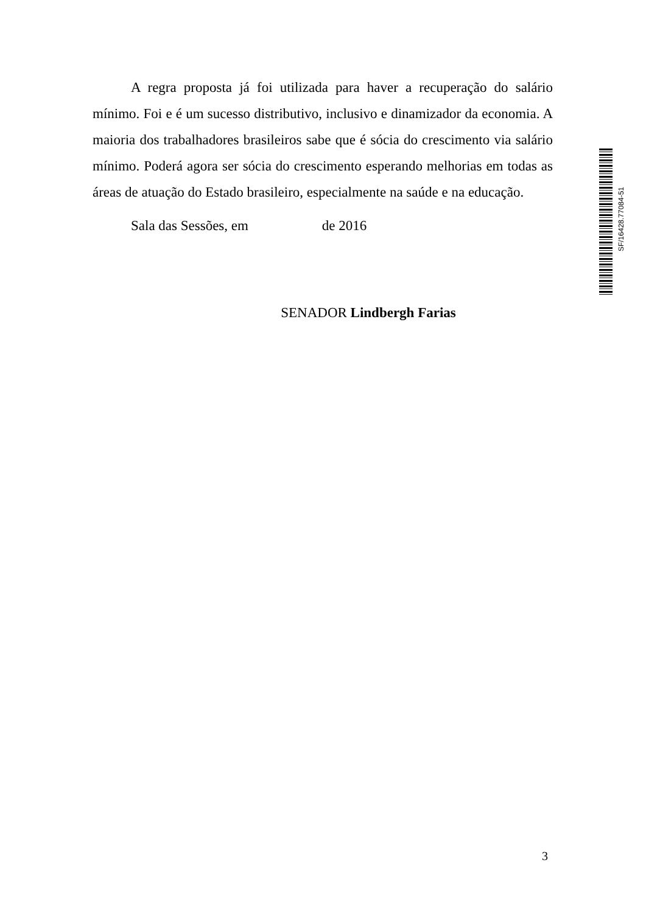A regra proposta já foi utilizada para haver a recuperação do salário mínimo. Foi e é um sucesso distributivo, inclusivo e dinamizador da economia. A maioria dos trabalhadores brasileiros sabe que é sócia do crescimento via salário mínimo. Poderá agora ser sócia do crescimento esperando melhorias em todas as áreas de atuação do Estado brasileiro, especialmente na saúde e na educação.
Sala das Sessões, em de 2016
SENADOR Lindbergh Farias
SF/16428.77084-51
3